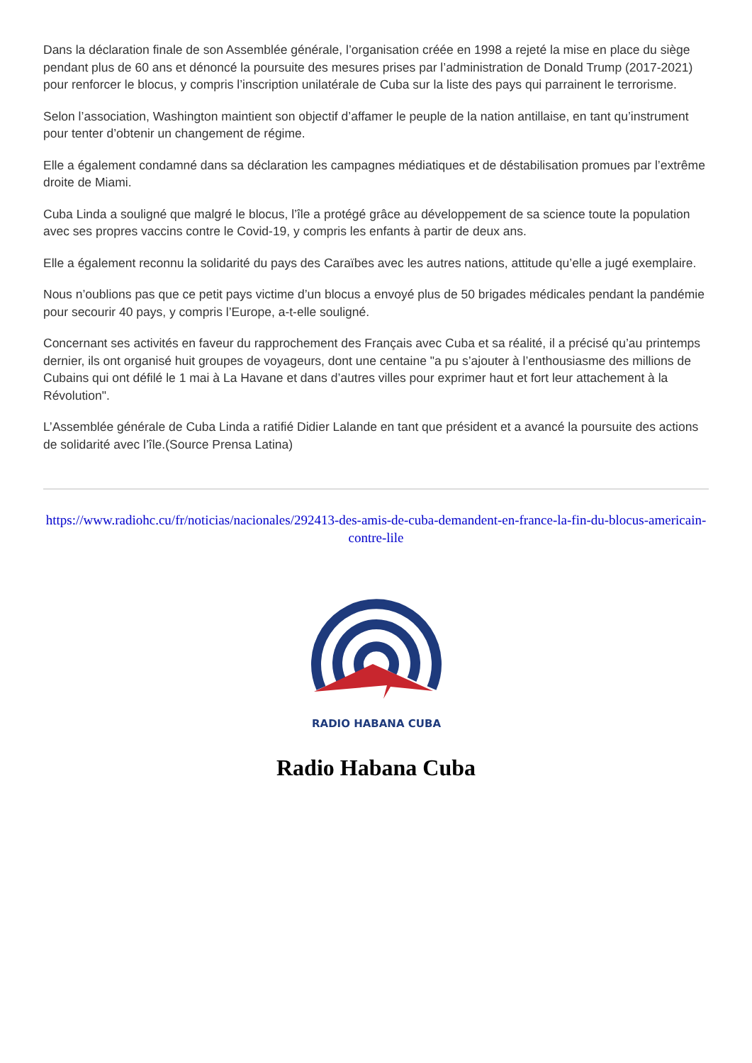Dans la déclaration finale de son Assemblée générale, l’organisation créée en 1998 a rejeté la mise en place du siège pendant plus de 60 ans et dénoncé la poursuite des mesures prises par l’administration de Donald Trump (2017-2021) pour renforcer le blocus, y compris l’inscription unilatérale de Cuba sur la liste des pays qui parrainent le terrorisme.
Selon l’association, Washington maintient son objectif d’affamer le peuple de la nation antillaise, en tant qu’instrument pour tenter d’obtenir un changement de régime.
Elle a également condamné dans sa déclaration les campagnes médiatiques et de déstabilisation promues par l’extrême droite de Miami.
Cuba Linda a souligné que malgré le blocus, l’île a protégé grâce au développement de sa science toute la population avec ses propres vaccins contre le Covid-19, y compris les enfants à partir de deux ans.
Elle a également reconnu la solidarité du pays des Caraïbes avec les autres nations, attitude qu’elle a jugé exemplaire.
Nous n’oublions pas que ce petit pays victime d’un blocus a envoyé plus de 50 brigades médicales pendant la pandémie pour secourir 40 pays, y compris l’Europe, a-t-elle souligné.
Concernant ses activités en faveur du rapprochement des Français avec Cuba et sa réalité, il a précisé qu’au printemps dernier, ils ont organisé huit groupes de voyageurs, dont une centaine "a pu s’ajouter à l’enthousiasme des millions de Cubains qui ont défilé le 1 mai à La Havane et dans d’autres villes pour exprimer haut et fort leur attachement à la Révolution".
L’Assemblée générale de Cuba Linda a ratifié Didier Lalande en tant que président et a avancé la poursuite des actions de solidarité avec l’île.(Source Prensa Latina)
https://www.radiohc.cu/fr/noticias/nacionales/292413-des-amis-de-cuba-demandent-en-france-la-fin-du-blocus-americain-contre-lile
RADIO HABANA CUBA
Radio Habana Cuba